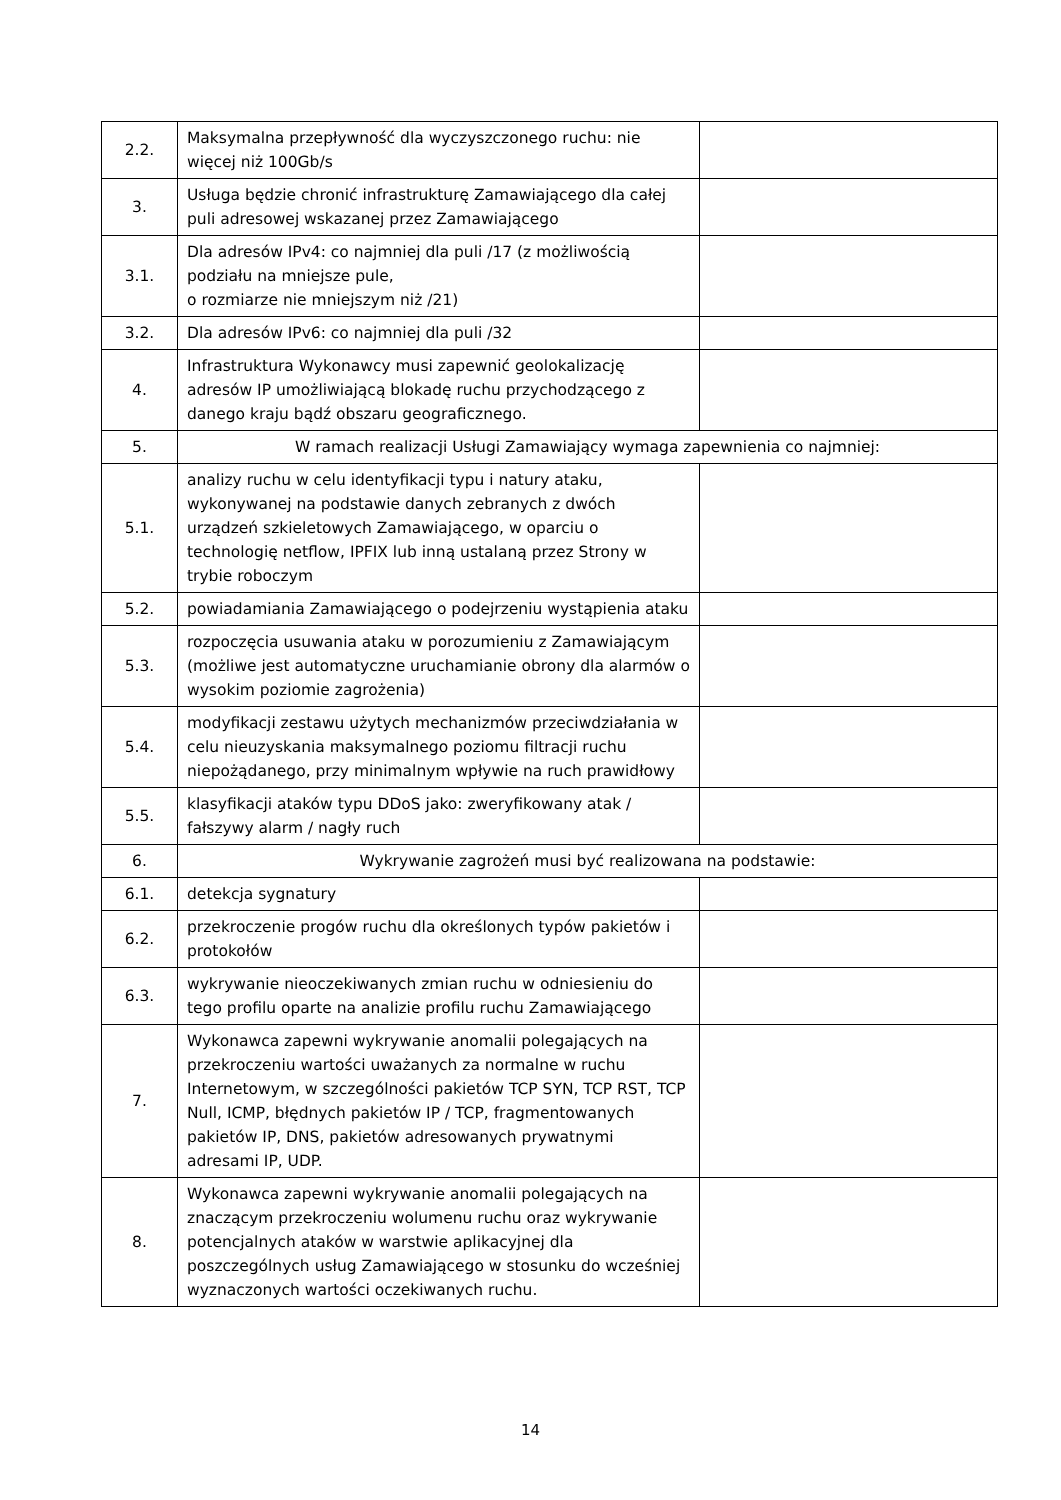| 2.2. | Maksymalna przepływność dla wyczyszczonego ruchu: nie więcej niż 100Gb/s | |
| 3. | Usługa będzie chronić infrastrukturę Zamawiającego dla całej puli adresowej wskazanej przez Zamawiającego | |
| 3.1. | Dla adresów IPv4: co najmniej dla puli /17 (z możliwością podziału na mniejsze pule, o rozmiarze nie mniejszym niż /21) | |
| 3.2. | Dla adresów IPv6: co najmniej dla puli /32 | |
| 4. | Infrastruktura Wykonawcy musi zapewnić geolokalizację adresów IP umożliwiającą blokadę ruchu przychodzącego z danego kraju bądź obszaru geograficznego. | |
| 5. | W ramach realizacji Usługi Zamawiający wymaga zapewnienia co najmniej: | |
| 5.1. | analizy ruchu w celu identyfikacji typu i natury ataku, wykonywanej na podstawie danych zebranych z dwóch urządzeń szkieletowych Zamawiającego, w oparciu o technologię netflow, IPFIX lub inną ustalaną przez Strony w trybie roboczym | |
| 5.2. | powiadamiania Zamawiającego o podejrzeniu wystąpienia ataku | |
| 5.3. | rozpoczęcia usuwania ataku w porozumieniu z Zamawiającym (możliwe jest automatyczne uruchamianie obrony dla alarmów o wysokim poziomie zagrożenia) | |
| 5.4. | modyfikacji zestawu użytych mechanizmów przeciwdziałania w celu nieuzyskania maksymalnego poziomu filtracji ruchu niepożądanego, przy minimalnym wpływie na ruch prawidłowy | |
| 5.5. | klasyfikacji ataków typu DDoS jako: zweryfikowany atak / fałszywy alarm / nagły ruch | |
| 6. | Wykrywanie zagrożeń musi być realizowana na podstawie: | |
| 6.1. | detekcja sygnatury | |
| 6.2. | przekroczenie progów ruchu dla określonych typów pakietów i protokołów | |
| 6.3. | wykrywanie nieoczekiwanych zmian ruchu w odniesieniu do tego profilu oparte na analizie profilu ruchu Zamawiającego | |
| 7. | Wykonawca zapewni wykrywanie anomalii polegających na przekroczeniu wartości uważanych za normalne w ruchu Internetowym, w szczególności pakietów TCP SYN, TCP RST, TCP Null, ICMP, błędnych pakietów IP / TCP, fragmentowanych pakietów IP, DNS, pakietów adresowanych prywatnymi adresami IP, UDP. | |
| 8. | Wykonawca zapewni wykrywanie anomalii polegających na znaczącym przekroczeniu wolumenu ruchu oraz wykrywanie potencjalnych ataków w warstwie aplikacyjnej dla poszczególnych usług Zamawiającego w stosunku do wcześniej wyznaczonych wartości oczekiwanych ruchu. | |
14